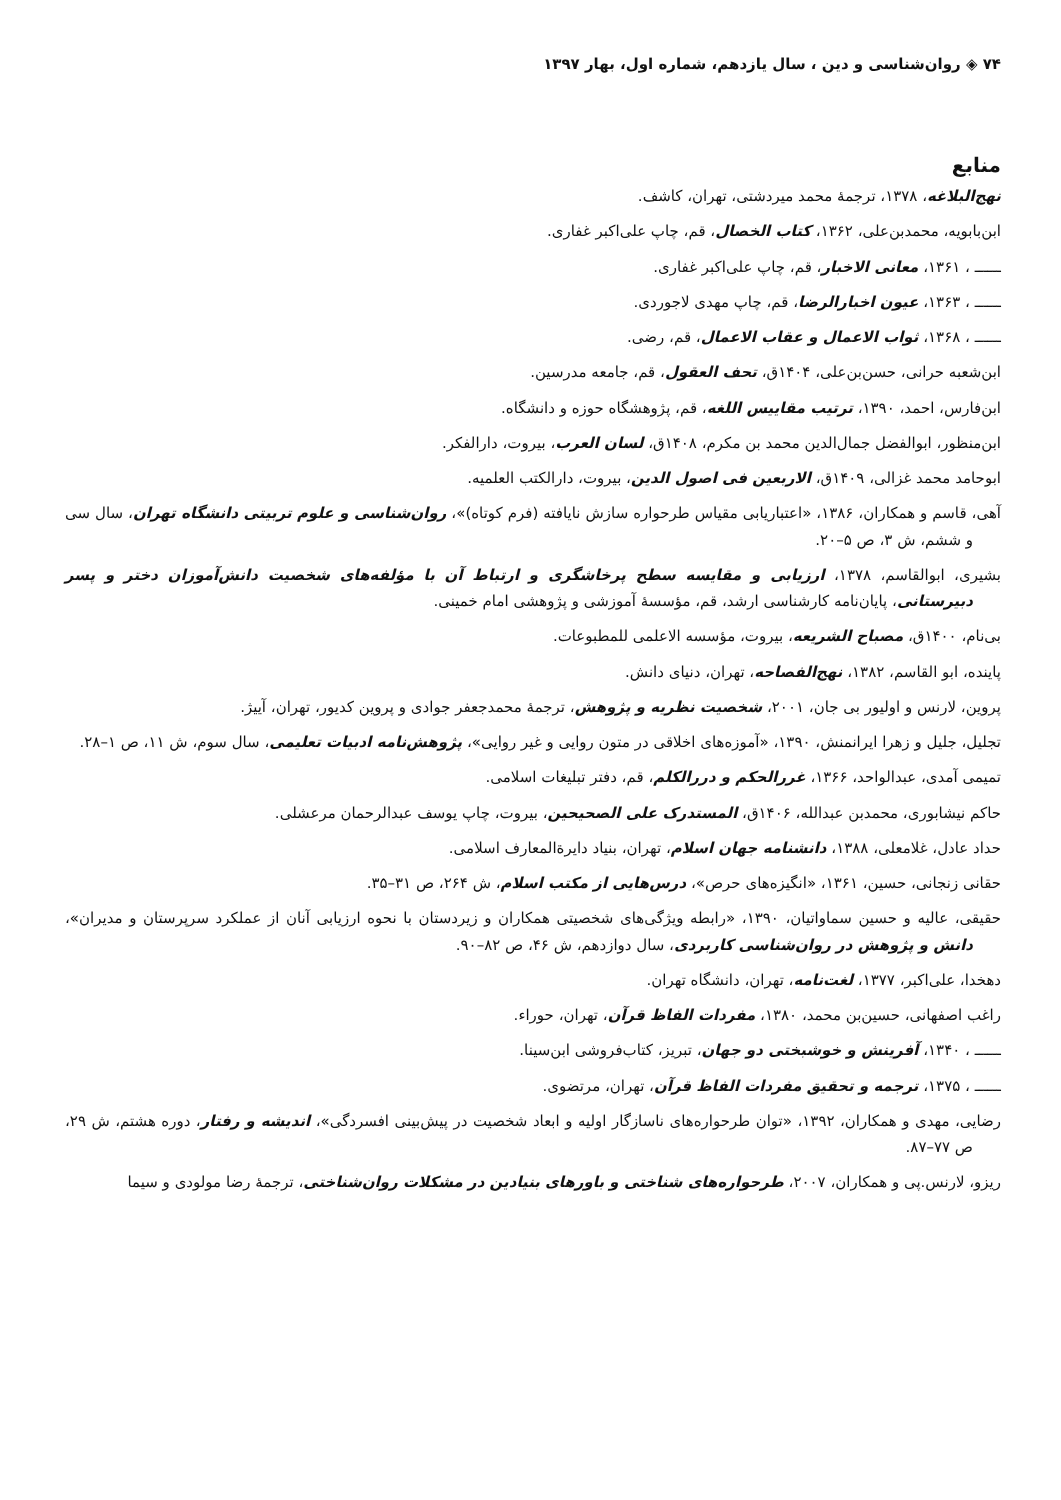۷۴ ◈ روان‌شناسی و دین ، سال یازدهم، شماره اول، بهار ۱۳۹۷
منابع
نهج‌البلاغه، ۱۳۷۸، ترجمهٔ محمد میردشتی، تهران، کاشف.
ابن‌بابویه، محمدبن‌علی، ۱۳۶۲، کتاب الخصال، قم، چاپ علی‌اکبر غفاری.
ــــــ ، ۱۳۶۱، معانی الاخبار، قم، چاپ علی‌اکبر غفاری.
ــــــ ، ۱۳۶۳، عیون اخبارالرضا، قم، چاپ مهدی لاجوردی.
ــــــ ، ۱۳۶۸، ثواب الاعمال و عقاب الاعمال، قم، رضی.
ابن‌شعبه حرانی، حسن‌بن‌علی، ۱۴۰۴ق، تحف العقول، قم، جامعه مدرسین.
ابن‌فارس، احمد، ۱۳۹۰، ترتیب مقاییس اللغه، قم، پژوهشگاه حوزه و دانشگاه.
ابن‌منظور، ابوالفضل جمال‌الدین محمد بن مکرم، ۱۴۰۸ق، لسان العرب، بیروت، دارالفکر.
ابوحامد محمد غزالی، ۱۴۰۹ق، الاربعین فی اصول الدین، بیروت، دارالکتب العلمیه.
آهی، قاسم و همکاران، ۱۳۸۶، «اعتباریابی مقیاس طرحواره سازش نایافته (فرم کوتاه)»، روان‌شناسی و علوم تربیتی دانشگاه تهران، سال سی و ششم، ش ۳، ص ۵–۲۰.
بشیری، ابوالقاسم، ۱۳۷۸، ارزیابی و مقایسه سطح پرخاشگری و ارتباط آن با مؤلفه‌های شخصیت دانش‌آموزان دختر و پسر دبیرستانی، پایان‌نامه کارشناسی ارشد، قم، مؤسسهٔ آموزشی و پژوهشی امام خمینی.
بی‌نام، ۱۴۰۰ق، مصباح الشریعه، بیروت، مؤسسه الاعلمی للمطبوعات.
پاینده، ابو القاسم، ۱۳۸۲، نهج‌الفصاحه، تهران، دنیای دانش.
پروین، لارنس و اولیور بی جان، ۲۰۰۱، شخصیت نظریه و پژوهش، ترجمهٔ محمدجعفر جوادی و پروین کدیور، تهران، آییژ.
تجلیل، جلیل و زهرا ایرانمنش، ۱۳۹۰، «آموزه‌های اخلاقی در متون روایی و غیر روایی»، پژوهش‌نامه ادبیات تعلیمی، سال سوم، ش ۱۱، ص ۱–۲۸.
تمیمی آمدی، عبدالواحد، ۱۳۶۶، غررالحکم و دررالکلم، قم، دفتر تبلیغات اسلامی.
حاکم نیشابوری، محمدبن عبدالله، ۱۴۰۶ق، المستدرک علی الصحیحین، بیروت، چاپ یوسف عبدالرحمان مرعشلی.
حداد عادل، غلامعلی، ۱۳۸۸، دانشنامه جهان اسلام، تهران، بنیاد دایرةالمعارف اسلامی.
حقانی زنجانی، حسین، ۱۳۶۱، «انگیزه‌های حرص»، درس‌هایی از مکتب اسلام، ش ۲۶۴، ص ۳۱–۳۵.
حقیقی، عالیه و حسین سماواتیان، ۱۳۹۰، «رابطه ویژگی‌های شخصیتی همکاران و زیردستان با نحوه ارزیابی آنان از عملکرد سرپرستان و مدیران»، دانش و پژوهش در روان‌شناسی کاربردی، سال دوازدهم، ش ۴۶، ص ۸۲–۹۰.
دهخدا، علی‌اکبر، ۱۳۷۷، لغت‌نامه، تهران، دانشگاه تهران.
راغب اصفهانی، حسین‌بن محمد، ۱۳۸۰، مفردات الفاظ قرآن، تهران، حوراء.
ــــــ ، ۱۳۴۰، آفرینش و خوشبختی دو جهان، تبریز، کتاب‌فروشی ابن‌سینا.
ــــــ ، ۱۳۷۵، ترجمه و تحقیق مفردات الفاظ قرآن، تهران، مرتضوی.
رضایی، مهدی و همکاران، ۱۳۹۲، «توان طرحواره‌های ناسازگار اولیه و ابعاد شخصیت در پیش‌بینی افسردگی»، اندیشه و رفتار، دوره هشتم، ش ۲۹، ص ۷۷–۸۷.
ریزو، لارنس.پی و همکاران، ۲۰۰۷، طرحواره‌های شناختی و باورهای بنیادین در مشکلات روان‌شناختی، ترجمهٔ رضا مولودی و سیما